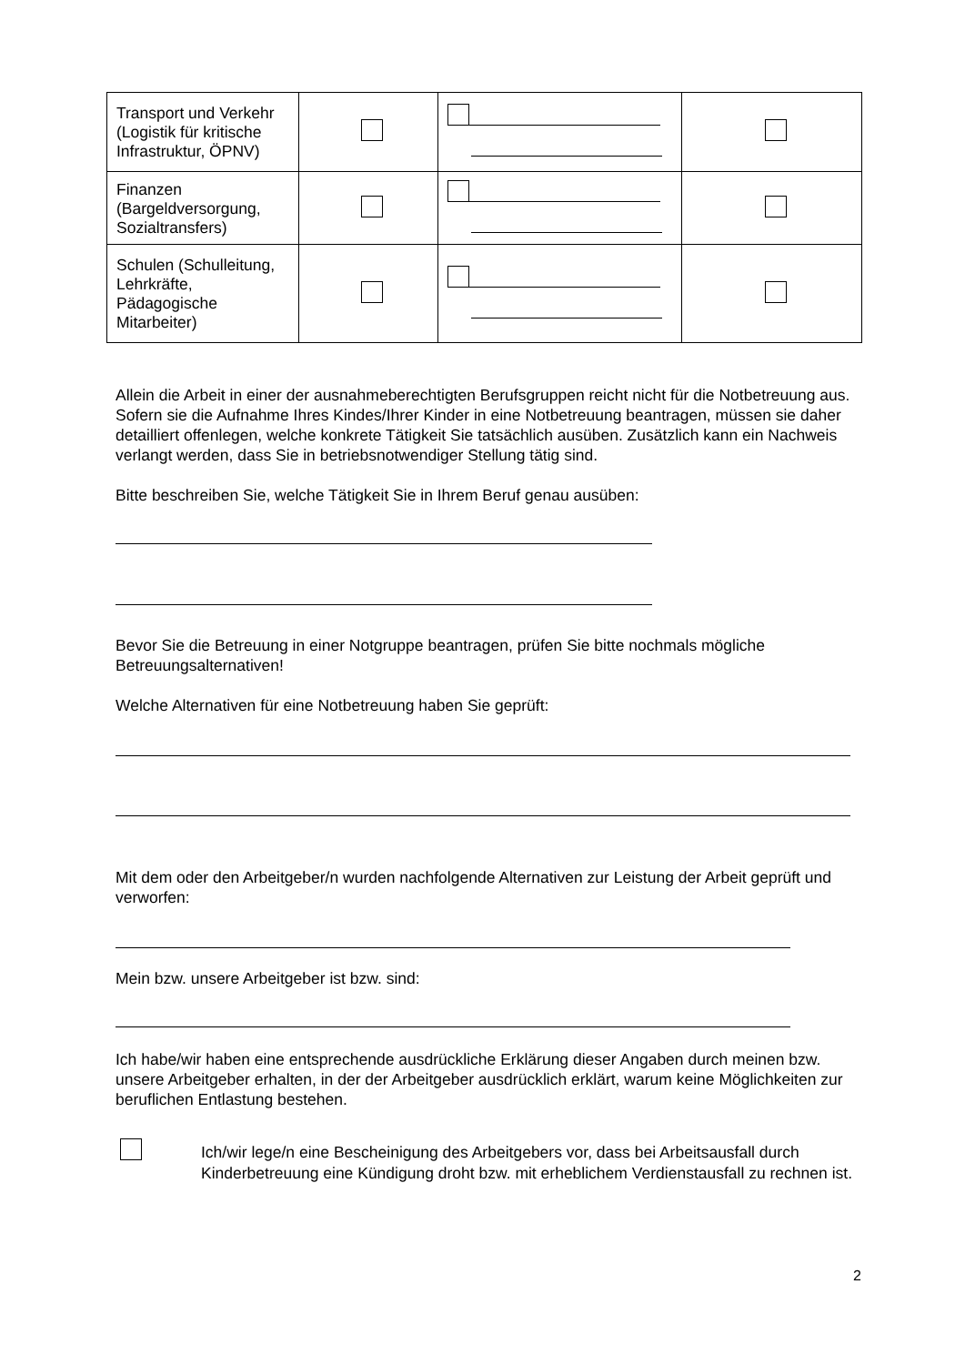| Transport und Verkehr (Logistik für kritische Infrastruktur, ÖPNV) | | | |
| Finanzen (Bargeldversorgung, Sozialtransfers) | | | |
| Schulen (Schulleitung, Lehrkräfte, Pädagogische Mitarbeiter) | | | |
Allein die Arbeit in einer der ausnahmeberechtigten Berufsgruppen reicht nicht für die Notbetreuung aus. Sofern sie die Aufnahme Ihres Kindes/Ihrer Kinder in eine Notbetreuung beantragen, müssen sie daher detailliert offenlegen, welche konkrete Tätigkeit Sie tatsächlich ausüben. Zusätzlich kann ein Nachweis verlangt werden, dass Sie in betriebsnotwendiger Stellung tätig sind.
Bitte beschreiben Sie, welche Tätigkeit Sie in Ihrem Beruf genau ausüben:
Bevor Sie die Betreuung in einer Notgruppe beantragen, prüfen Sie bitte nochmals mögliche Betreuungsalternativen!
Welche Alternativen für eine Notbetreuung haben Sie geprüft:
Mit dem oder den Arbeitgeber/n wurden nachfolgende Alternativen zur Leistung der Arbeit geprüft und verworfen:
Mein bzw. unsere Arbeitgeber ist bzw. sind:
Ich habe/wir haben eine entsprechende ausdrückliche Erklärung dieser Angaben durch meinen bzw. unsere Arbeitgeber erhalten, in der der Arbeitgeber ausdrücklich erklärt, warum keine Möglichkeiten zur beruflichen Entlastung bestehen.
Ich/wir lege/n eine Bescheinigung des Arbeitgebers vor, dass bei Arbeitsausfall durch Kinderbetreuung eine Kündigung droht bzw. mit erheblichem Verdienstausfall zu rechnen ist.
2